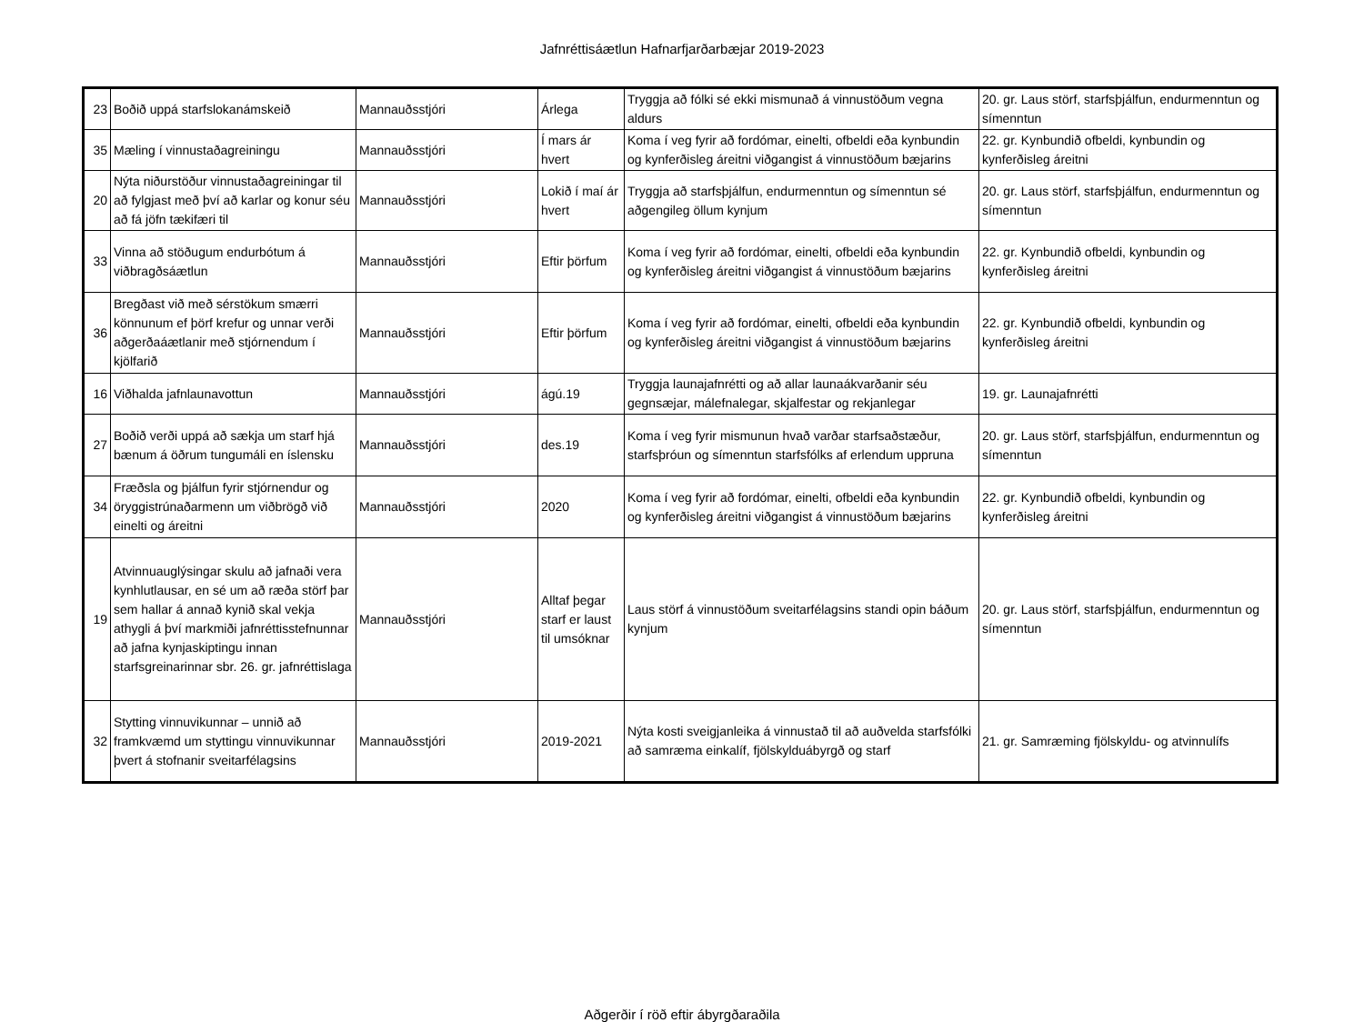Jafnréttisáætlun Hafnarfjarðarbæjar 2019-2023
| 23 | Boðið uppá starfslokanámskeið | Mannauðsstjóri | Árlega | Tryggja að fólki sé ekki mismunað á vinnustöðum vegna aldurs | 20. gr. Laus störf, starfsþjálfun, endurmenntun og símenntun |
| 35 | Mæling í vinnustaðagreiningu | Mannauðsstjóri | Í mars ár hvert | Koma í veg fyrir að fordómar, einelti, ofbeldi eða kynbundin og kynferðisleg áreitni viðgangist á vinnustöðum bæjarins | 22. gr. Kynbundið ofbeldi, kynbundin og kynferðisleg áreitni |
| 20 | Nýta niðurstöður vinnustaðagreiningar til að fylgjast með því að karlar og konur séu að fá jöfn tækifæri til | Mannauðsstjóri | Lokið í maí ár hvert | Tryggja að starfsþjálfun, endurmenntun og símenntun sé aðgengileg öllum kynjum | 20. gr. Laus störf, starfsþjálfun, endurmenntun og símenntun |
| 33 | Vinna að stöðugum endurbótum á viðbragðsáætlun | Mannauðsstjóri | Eftir þörfum | Koma í veg fyrir að fordómar, einelti, ofbeldi eða kynbundin og kynferðisleg áreitni viðgangist á vinnustöðum bæjarins | 22. gr. Kynbundið ofbeldi, kynbundin og kynferðisleg áreitni |
| 36 | Bregðast við með sérstökum smærri könnunum ef þörf krefur og unnar verði aðgerðaáætlanir með stjórnendum í kjölfarið | Mannauðsstjóri | Eftir þörfum | Koma í veg fyrir að fordómar, einelti, ofbeldi eða kynbundin og kynferðisleg áreitni viðgangist á vinnustöðum bæjarins | 22. gr. Kynbundið ofbeldi, kynbundin og kynferðisleg áreitni |
| 16 | Viðhalda jafnlaunavottun | Mannauðsstjóri | ágú.19 | Tryggja launajafnrétti og að allar launaákvarðanir séu gegnsæjar, málefnalegar, skjalfestar og rekjanlegar | 19. gr. Launajafnrétti |
| 27 | Boðið verði uppá að sækja um starf hjá bænum á öðrum tungumáli en íslensku | Mannauðsstjóri | des.19 | Koma í veg fyrir mismunun hvað varðar starfsaðstæður, starfsþróun og símenntun starfsfólks af erlendum uppruna | 20. gr. Laus störf, starfsþjálfun, endurmenntun og símenntun |
| 34 | Fræðsla og þjálfun fyrir stjórnendur og öryggistrúnaðarmenn um viðbrögð við einelti og áreitni | Mannauðsstjóri | 2020 | Koma í veg fyrir að fordómar, einelti, ofbeldi eða kynbundin og kynferðisleg áreitni viðgangist á vinnustöðum bæjarins | 22. gr. Kynbundið ofbeldi, kynbundin og kynferðisleg áreitni |
| 19 | Atvinnuauglýsingar skulu að jafnaði vera kynhlutlausar, en sé um að ræða störf þar sem hallar á annað kynið skal vekja athygli á því markmiði jafnréttisstefnunnar að jafna kynjaskiptingu innan starfsgreinarinnar sbr. 26. gr. jafnréttislaga | Mannauðsstjóri | Alltaf þegar starf er laust til umsóknar | Laus störf á vinnustöðum sveitarfélagsins standi opin báðum kynjum | 20. gr. Laus störf, starfsþjálfun, endurmenntun og símenntun |
| 32 | Stytting vinnuvikunnar – unnið að framkvæmd um styttingu vinnuvikunnar þvert á stofnanir sveitarfélagsins | Mannauðsstjóri | 2019-2021 | Nýta kosti sveigjanleika á vinnustað til að auðvelda starfsfólki að samræma einkalíf, fjölskylduábyrgð og starf | 21. gr. Samræming fjölskyldu- og atvinnulífs |
Aðgerðir í röð eftir ábyrgðaraðila